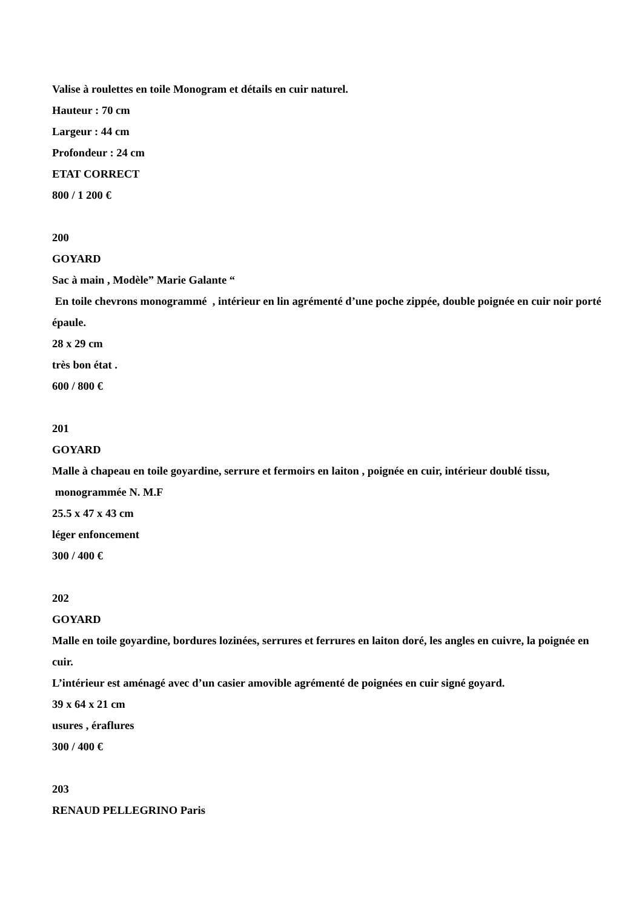Valise à roulettes en toile Monogram et détails en cuir naturel.
Hauteur : 70 cm
Largeur : 44 cm
Profondeur : 24 cm
ETAT CORRECT
800 / 1 200 €
200
GOYARD
Sac à main , Modèle” Marie Galante “
En toile chevrons monogrammé , intérieur en lin agrémenté d’une poche zippée, double poignée en cuir noir porté épaule.
28 x 29 cm
très bon état .
600 / 800 €
201
GOYARD
Malle à chapeau en toile goyardine, serrure et fermoirs en laiton , poignée en cuir, intérieur doublé tissu,
monogrammée N. M.F
25.5 x 47 x 43 cm
léger enfoncement
300 / 400 €
202
GOYARD
Malle en toile goyardine, bordures lozinées, serrures et ferrures en laiton doré, les angles en cuivre, la poignée en cuir.
L’intérieur est aménagé avec d’un casier amovible agrémenté de poignées en cuir signé goyard.
39 x 64 x 21 cm
usures , éraflures
300 / 400 €
203
RENAUD PELLEGRINO Paris